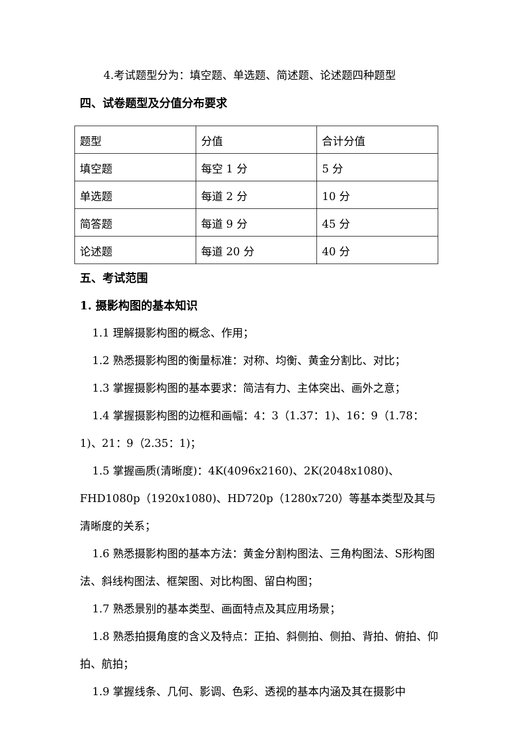4.考试题型分为：填空题、单选题、简述题、论述题四种题型
四、试卷题型及分值分布要求
| 题型 | 分值 | 合计分值 |
| 填空题 | 每空 1 分 | 5 分 |
| 单选题 | 每道 2 分 | 10 分 |
| 简答题 | 每道 9 分 | 45 分 |
| 论述题 | 每道 20 分 | 40 分 |
五、考试范围
1. 摄影构图的基本知识
1.1 理解摄影构图的概念、作用；
1.2 熟悉摄影构图的衡量标准：对称、均衡、黄金分割比、对比；
1.3 掌握摄影构图的基本要求：简洁有力、主体突出、画外之意；
1.4 掌握摄影构图的边框和画幅：4：3（1.37：1)、16：9（1.78：1)、21：9（2.35：1)；
1.5 掌握画质(清晰度)：4K(4096x2160)、2K(2048x1080)、FHD1080p（1920x1080)、HD720p（1280x720）等基本类型及其与清晰度的关系；
1.6 熟悉摄影构图的基本方法：黄金分割构图法、三角构图法、S形构图法、斜线构图法、框架图、对比构图、留白构图；
1.7 熟悉景别的基本类型、画面特点及其应用场景；
1.8 熟悉拍摄角度的含义及特点：正拍、斜侧拍、侧拍、背拍、俯拍、仰拍、航拍；
1.9 掌握线条、几何、影调、色彩、透视的基本内涵及其在摄影中